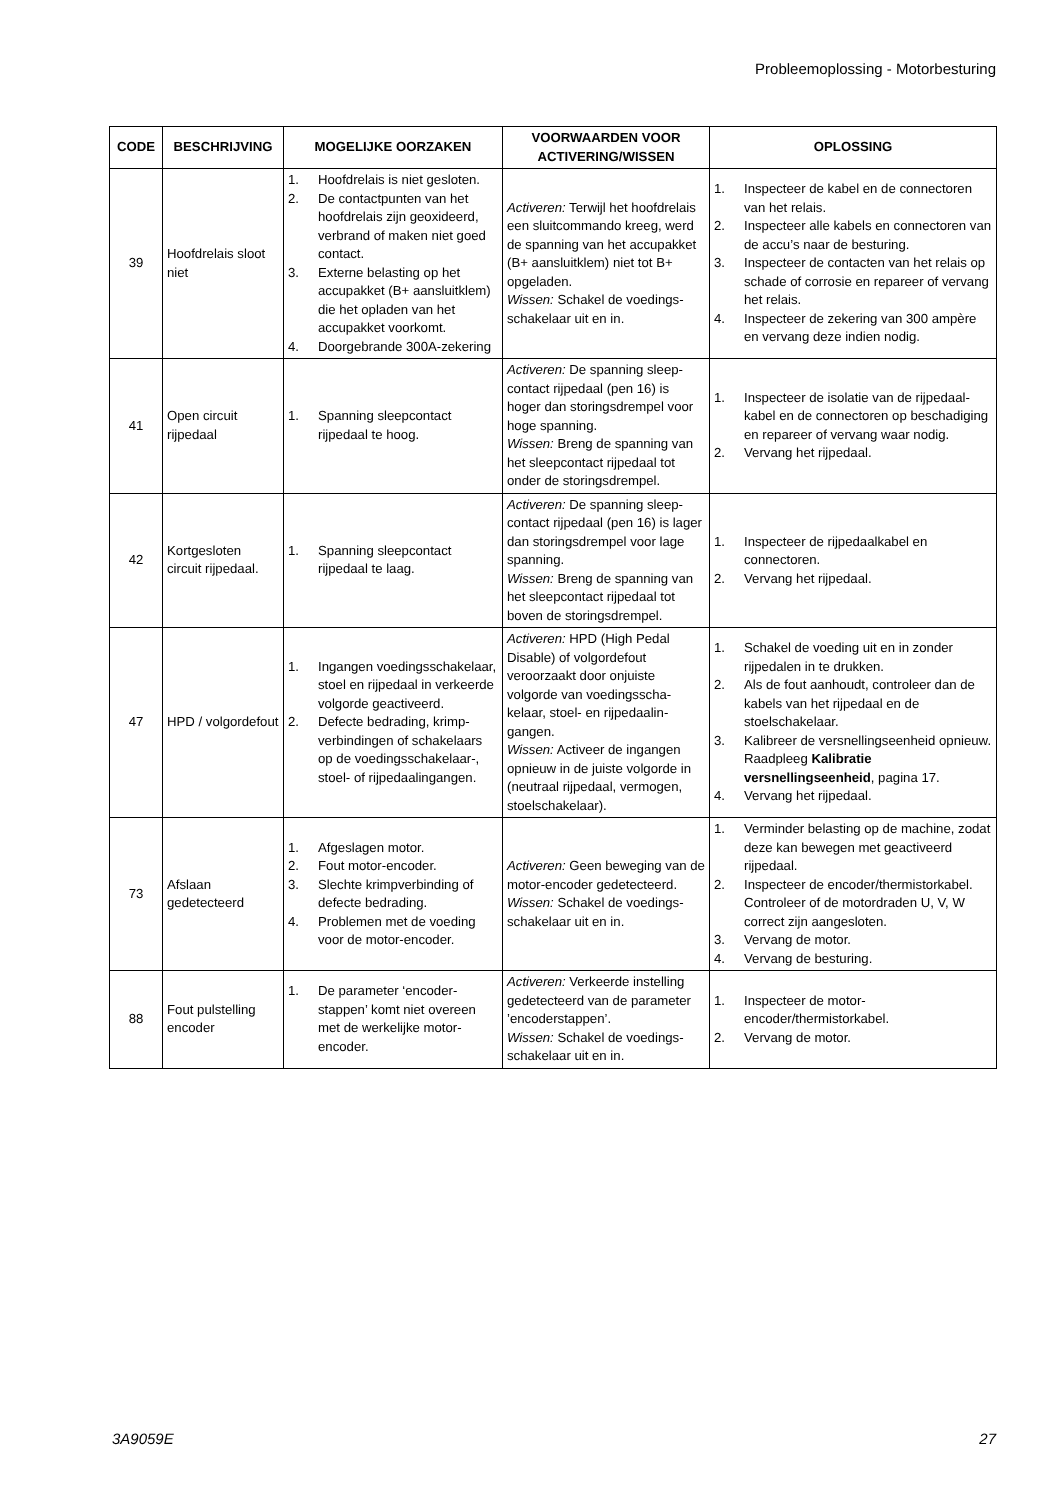Probleemoplossing - Motorbesturing
| CODE | BESCHRIJVING | MOGELIJKE OORZAKEN | VOORWAARDEN VOOR ACTIVERING/WISSEN | OPLOSSING |
| --- | --- | --- | --- | --- |
| 39 | Hoofdrelais sloot niet | 1. Hoofdrelais is niet gesloten. 2. De contactpunten van het hoofdrelais zijn geoxi­deerd, verbrand of maken niet goed contact. 3. Externe belasting op het accupakket (B+ aansl­uitklem) die het opladen van het accupakket voorkomt. 4. Doorgebrande 300A-zekering | Activeren: Terwijl het hoofd­relais een sluitcommando kreeg, werd de spanning van het accupakket (B+ aansl­uitklem) niet tot B+ opgeladen. Wissen: Schakel de voedings­schakelaar uit en in. | 1. Inspecteer de kabel en de connectoren van het relais. 2. Inspecteer alle kabels en connectoren van de accu’s naar de besturing. 3. Inspecteer de contacten van het relais op schade of corrosie en repareer of vervang het relais. 4. Inspecteer de zekering van 300 ampère en vervang deze indien nodig. |
| 41 | Open circuit rijpedaal | 1. Spanning sleepcontact rijpedaal te hoog. | Activeren: De spanning sleep­contact rijpedaal (pen 16) is hoger dan storingsdrempel voor hoge spanning. Wissen: Breng de spanning van het sleepcontact rijpedaal tot onder de storingsdrempel. | 1. Inspecteer de isolatie van de rijpedaal­kabel en de connectoren op bescha­diging en repareer of vervang waar nodig. 2. Vervang het rijpedaal. |
| 42 | Kortgesloten circuit rijpedaal. | 1. Spanning sleepcontact rijpedaal te laag. | Activeren: De spanning sleep­contact rijpedaal (pen 16) is lager dan storingsdrempel voor lage spanning. Wissen: Breng de spanning van het sleepcontact rijpedaal tot boven de storingsdrempel. | 1. Inspecteer de rijpedaalkabel en connectoren. 2. Vervang het rijpedaal. |
| 47 | HPD / volgordefout | 1. Ingangen voedingsscha­kelaar, stoel en rijpedaal in verkeerde volgorde geacti­veerd. 2. Defecte bedrading, krimp­verbindingen of schake­laars op de voedingsschakelaar-, stoel- of rijpedaalingangen. | Activeren: HPD (High Pedal Disable) of volgordefout veroorzaakt door onjuiste volgorde van voedingsscha­kelaar, stoel- en rijpedaalin­gangen. Wissen: Activeer de ingangen opnieuw in de juiste volgorde in (neutraal rijpedaal, vermogen, stoelschakelaar). | 1. Schakel de voeding uit en in zonder rijpedalen in te drukken. 2. Als de fout aanhoudt, controleer dan de kabels van het rijpedaal en de stoelschakelaar. 3. Kalibreer de versnellingseenheid opnieuw. Raadpleeg Kalibratie versnellingseenheid , pagina 17. 4. Vervang het rijpedaal. |
| 73 | Afslaan gedetecteerd | 1. Afgeslagen motor. 2. Fout motor-encoder. 3. Slechte krimpverbinding of defecte bedrading. 4. Problemen met de voeding voor de motor-encoder. | Activeren: Geen beweging van de motor-encoder gedetecteerd. Wissen: Schakel de voedings­schakelaar uit en in. | 1. Verminder belasting op de machine, zodat deze kan bewegen met geacti­veerd rijpedaal. 2. Inspecteer de encoder/thermistor­kabel. Controleer of de motordraden U, V, W correct zijn aangesloten. 3. Vervang de motor. 4. Vervang de besturing. |
| 88 | Fout pulstelling encoder | 1. De parameter ‘encoder­stappen’ komt niet overeen met de werkelijke motor-encoder. | Activeren: Verkeerde instelling gedetecteerd van de parameter ’encoderstappen’. Wissen: Schakel de voedings­schakelaar uit en in. | 1. Inspecteer de motor-encoder/thermistorkabel. 2. Vervang de motor. |
3A9059E 27